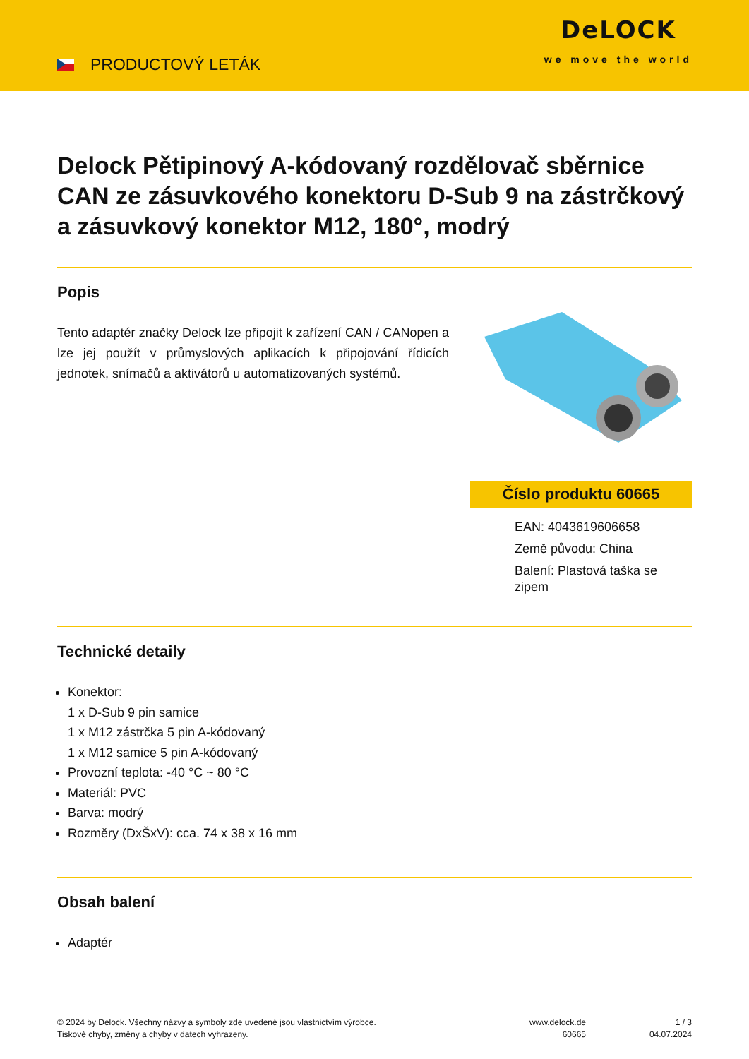PRODUCTOVÝ LETÁK
DeLOCK
we move the world
Delock Pětipinový A-kódovaný rozdělovač sběrnice CAN ze zásuvkového konektoru D-Sub 9 na zástrčkový a zásuvkový konektor M12, 180°, modrý
Popis
Tento adaptér značky Delock lze připojit k zařízení CAN / CANopen a lze jej použít v průmyslových aplikacích k připojování řídicích jednotek, snímačů a aktivátorů u automatizovaných systémů.
Číslo produktu 60665
EAN: 4043619606658
Země původu: China
Balení: Plastová taška se zipem
Technické detaily
Konektor:
1 x D-Sub 9 pin samice
1 x M12 zástrčka 5 pin A-kódovaný
1 x M12 samice 5 pin A-kódovaný
Provozní teplota: -40 °C ~ 80 °C
Materiál: PVC
Barva: modrý
Rozměry (DxŠxV): cca. 74 x 38 x 16 mm
Obsah balení
Adaptér
© 2024 by Delock. Všechny názvy a symboly zde uvedené jsou vlastnictvím výrobce.
Tiskové chyby, změny a chyby v datech vyhrazeny.
www.delock.de
60665
1 / 3
04.07.2024